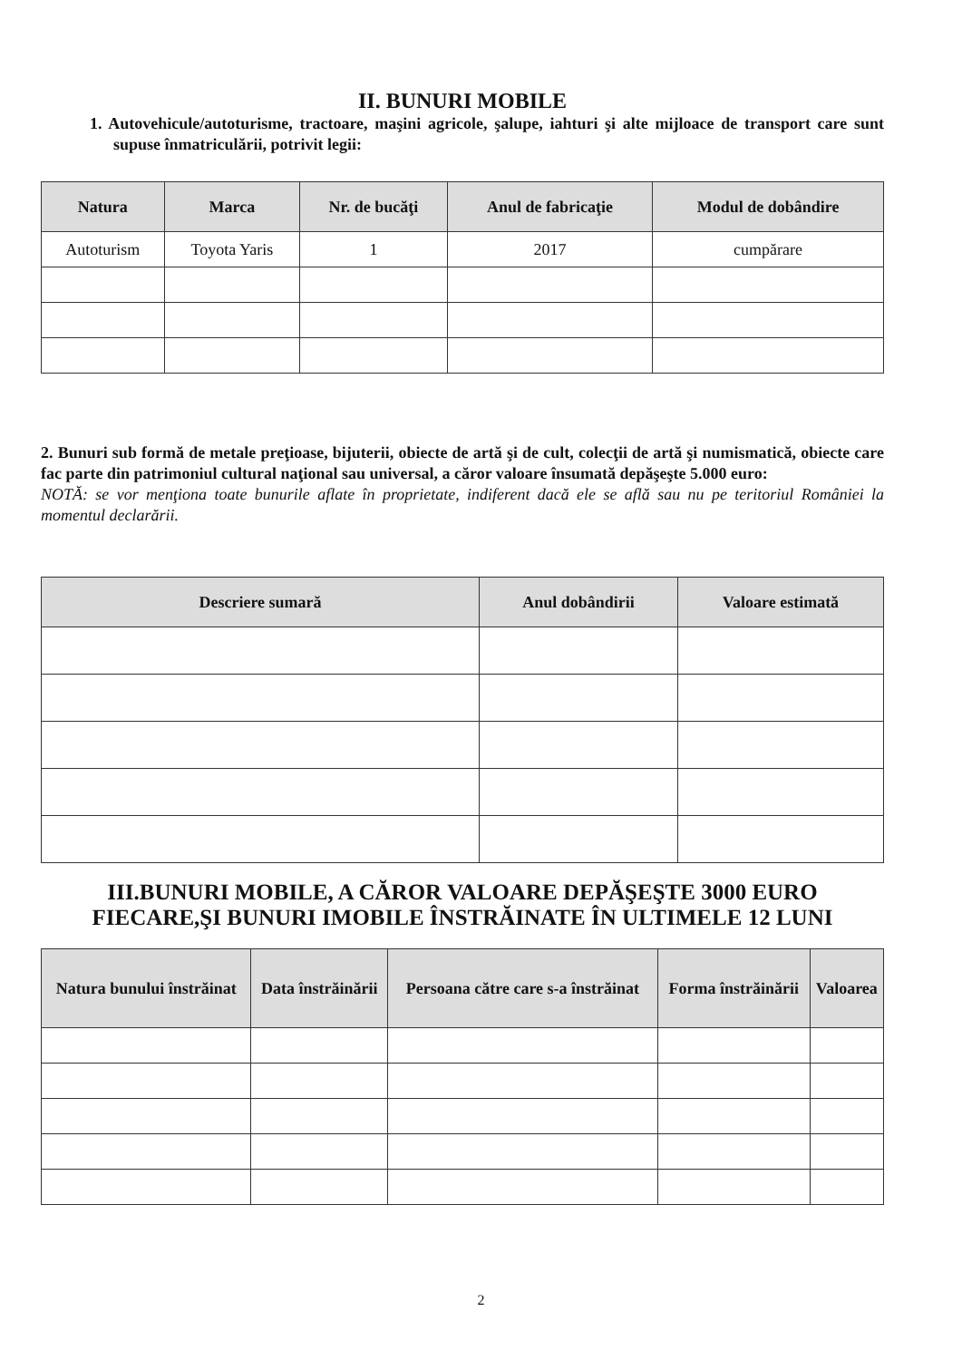II. BUNURI MOBILE
1. Autovehicule/autoturisme, tractoare, maşini agricole, şalupe, iahturi şi alte mijloace de transport care sunt supuse înmatriculării, potrivit legii:
| Natura | Marca | Nr. de bucăţi | Anul de fabricaţie | Modul de dobândire |
| --- | --- | --- | --- | --- |
| Autoturism | Toyota Yaris | 1 | 2017 | cumpărare |
2. Bunuri sub formă de metale preţioase, bijuterii, obiecte de artă şi de cult, colecţii de artă şi numismatică, obiecte care fac parte din patrimoniul cultural naţional sau universal, a căror valoare însumată depăşeşte 5.000 euro:
NOTĂ: se vor menţiona toate bunurile aflate în proprietate, indiferent dacă ele se află sau nu pe teritoriul României la momentul declarării.
| Descriere sumară | Anul dobândirii | Valoare estimată |
| --- | --- | --- |
III.BUNURI MOBILE, A CĂROR VALOARE DEPĂŞEŞTE 3000 EURO FIECARE,ŞI BUNURI IMOBILE ÎNSTRĂINATE ÎN ULTIMELE 12 LUNI
| Natura bunului înstrăinat | Data înstrăinării | Persoana către care s-a înstrăinat | Forma înstrăinării | Valoarea |
| --- | --- | --- | --- | --- |
2